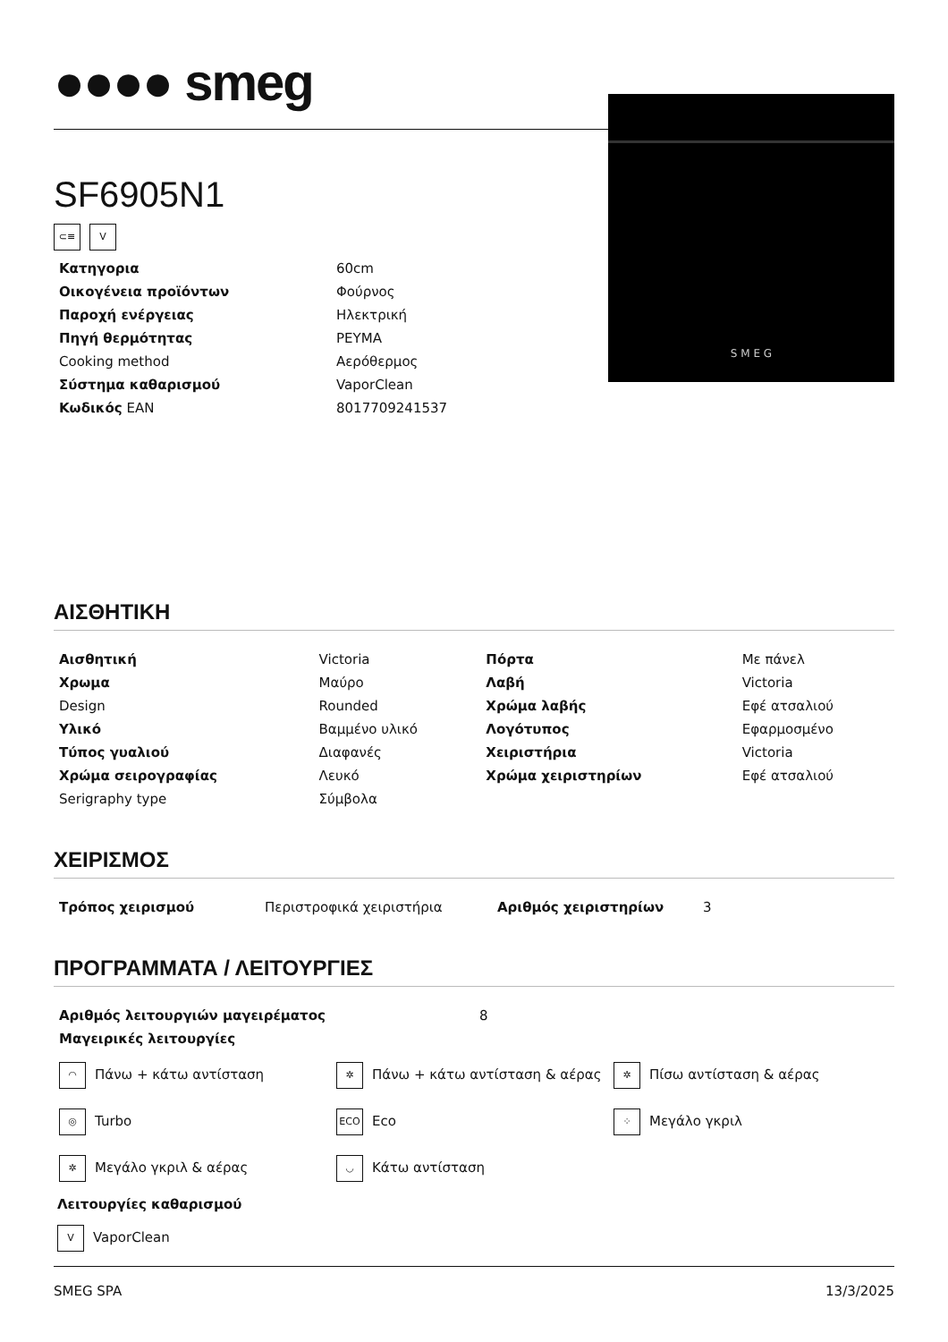●●●● smeg
S M E G
SF6905N1
⊂≡ V
| Κατηγορια | 60cm |
| Οικογένεια προϊόντων | Φούρνος |
| Παροχή ενέργειας | Ηλεκτρική |
| Πηγή θερμότητας | ΡΕΥΜΑ |
| Cooking method | Αερόθερμος |
| Σύστημα καθαρισμού | VaporClean |
| Κωδικός EAN | 8017709241537 |
ΑΙΣΘΗΤΙΚΗ
| Αισθητική | Victoria | Πόρτα | Με πάνελ |
| Χρωμα | Μαύρο | Λαβή | Victoria |
| Design | Rounded | Χρώμα λαβής | Εφέ ατσαλιού |
| Υλικό | Βαμμένο υλικό | Λογότυπος | Εφαρμοσμένο |
| Τύπος γυαλιού | Διαφανές | Χειριστήρια | Victoria |
| Χρώμα σειρογραφίας | Λευκό | Χρώμα χειριστηρίων | Εφέ ατσαλιού |
| Serigraphy type | Σύμβολα | | |
ΧΕΙΡΙΣΜΟΣ
| Τρόπος χειρισμού | Περιστροφικά χειριστήρια | Αριθμός χειριστηρίων | 3 |
ΠΡΟΓΡΑΜΜΑΤΑ / ΛΕΙΤΟΥΡΓΙΕΣ
| Αριθμός λειτουργιών μαγειρέματος | 8 |
| Μαγειρικές λειτουργίες | |
| ◠ Πάνω + κάτω αντίσταση | ✲ Πάνω + κάτω αντίσταση & αέρας | ✲ Πίσω αντίσταση & αέρας |
| ◎ Turbo | ECO Eco | ⁘ Μεγάλο γκριλ |
| ✲ Μεγάλο γκριλ & αέρας | ◡ Κάτω αντίσταση | |
Λειτουργίες καθαρισμού
V VaporClean
SMEG SPA 13/3/2025